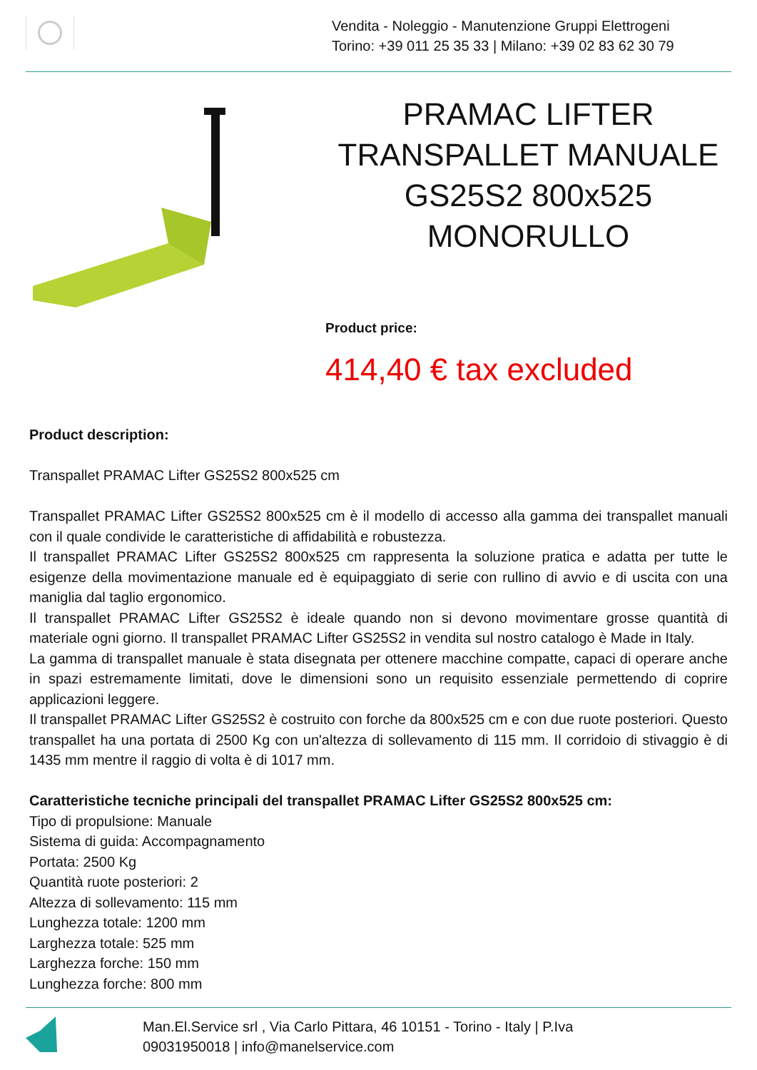Vendita - Noleggio - Manutenzione Gruppi Elettrogeni
Torino: +39 011 25 35 33 | Milano: +39 02 83 62 30 79
PRAMAC LIFTER TRANSPALLET MANUALE GS25S2 800x525 MONORULLO
Product price:
414,40 € tax excluded
Product description:
Transpallet PRAMAC Lifter GS25S2 800x525 cm
Transpallet PRAMAC Lifter GS25S2 800x525 cm è il modello di accesso alla gamma dei transpallet manuali con il quale condivide le caratteristiche di affidabilità e robustezza.
Il transpallet PRAMAC Lifter GS25S2 800x525 cm rappresenta la soluzione pratica e adatta per tutte le esigenze della movimentazione manuale ed è equipaggiato di serie con rullino di avvio e di uscita con una maniglia dal taglio ergonomico.
Il transpallet PRAMAC Lifter GS25S2 è ideale quando non si devono movimentare grosse quantità di materiale ogni giorno. Il transpallet PRAMAC Lifter GS25S2 in vendita sul nostro catalogo è Made in Italy.
La gamma di transpallet manuale è stata disegnata per ottenere macchine compatte, capaci di operare anche in spazi estremamente limitati, dove le dimensioni sono un requisito essenziale permettendo di coprire applicazioni leggere.
Il transpallet PRAMAC Lifter GS25S2 è costruito con forche da 800x525 cm e con due ruote posteriori. Questo transpallet ha una portata di 2500 Kg con un'altezza di sollevamento di 115 mm. Il corridoio di stivaggio è di 1435 mm mentre il raggio di volta è di 1017 mm.
Caratteristiche tecniche principali del transpallet PRAMAC Lifter GS25S2 800x525 cm:
Tipo di propulsione: Manuale
Sistema di guida: Accompagnamento
Portata: 2500 Kg
Quantità ruote posteriori: 2
Altezza di sollevamento: 115 mm
Lunghezza totale: 1200 mm
Larghezza totale: 525 mm
Larghezza forche: 150 mm
Lunghezza forche: 800 mm
Man.El.Service srl , Via Carlo Pittara, 46 10151 - Torino - Italy | P.Iva
09031950018 | info@manelservice.com